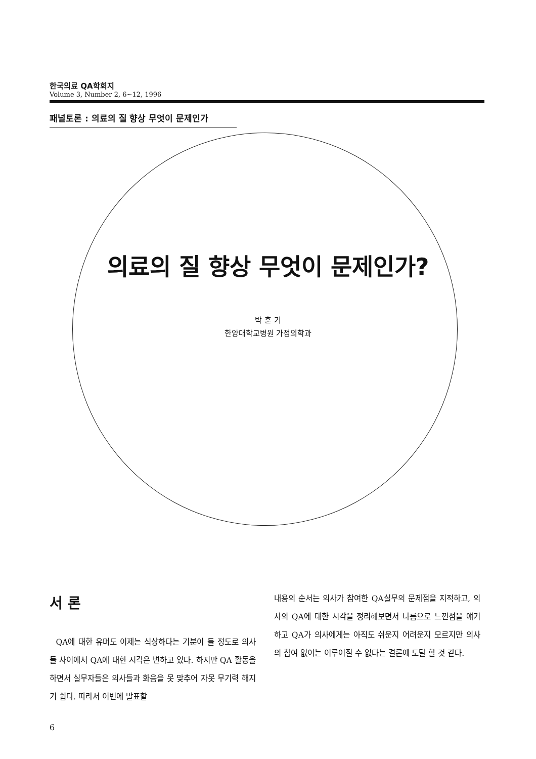한국의료 QA학회지
Volume 3, Number 2, 6~12, 1996
패널토론 : 의료의 질 향상 무엇이 문제인가
의료의 질 향상 무엇이 문제인가?
박 훈 기
한양대학교병원 가정의학과
서 론
QA에 대한 유머도 이제는 식상하다는 기분이 들 정도로 의사들 사이에서 QA에 대한 시각은 변하고 있다. 하지만 QA 활동을 하면서 실무자들은 의사들과 화음을 못 맞추어 자못 무기력 해지기 쉽다. 따라서 이번에 발표할
내용의 순서는 의사가 참여한 QA실무의 문제점을 지적하고, 의사의 QA에 대한 시각을 정리해보면서 나름으로 느낀점을 얘기하고 QA가 의사에게는 아직도 쉬운지 어려운지 모르지만 의사의 참여 없이는 이루어질 수 없다는 결론에 도달 할 것 같다.
6